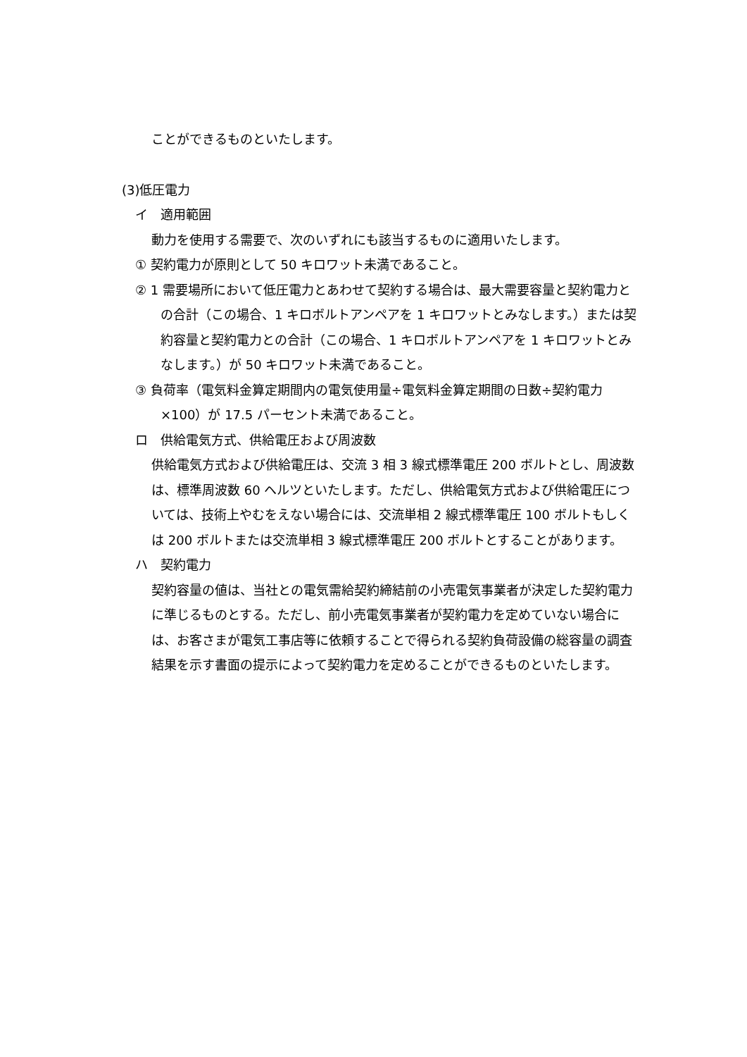ことができるものといたします。
(3)低圧電力
イ　適用範囲
動力を使用する需要で、次のいずれにも該当するものに適用いたします。
① 契約電力が原則として 50 キロワット未満であること。
② 1 需要場所において低圧電力とあわせて契約する場合は、最大需要容量と契約電力との合計（この場合、1 キロボルトアンペアを 1 キロワットとみなします。）または契約容量と契約電力との合計（この場合、1 キロボルトアンペアを 1 キロワットとみなします。）が 50 キロワット未満であること。
③ 負荷率（電気料金算定期間内の電気使用量÷電気料金算定期間の日数÷契約電力×100）が 17.5 パーセント未満であること。
ロ　供給電気方式、供給電圧および周波数
供給電気方式および供給電圧は、交流 3 相 3 線式標準電圧 200 ボルトとし、周波数は、標準周波数 60 ヘルツといたします。ただし、供給電気方式および供給電圧については、技術上やむをえない場合には、交流単相 2 線式標準電圧 100 ボルトもしくは 200 ボルトまたは交流単相 3 線式標準電圧 200 ボルトとすることがあります。
ハ　契約電力
契約容量の値は、当社との電気需給契約締結前の小売電気事業者が決定した契約電力に準じるものとする。ただし、前小売電気事業者が契約電力を定めていない場合には、お客さまが電気工事店等に依頼することで得られる契約負荷設備の総容量の調査結果を示す書面の提示によって契約電力を定めることができるものといたします。